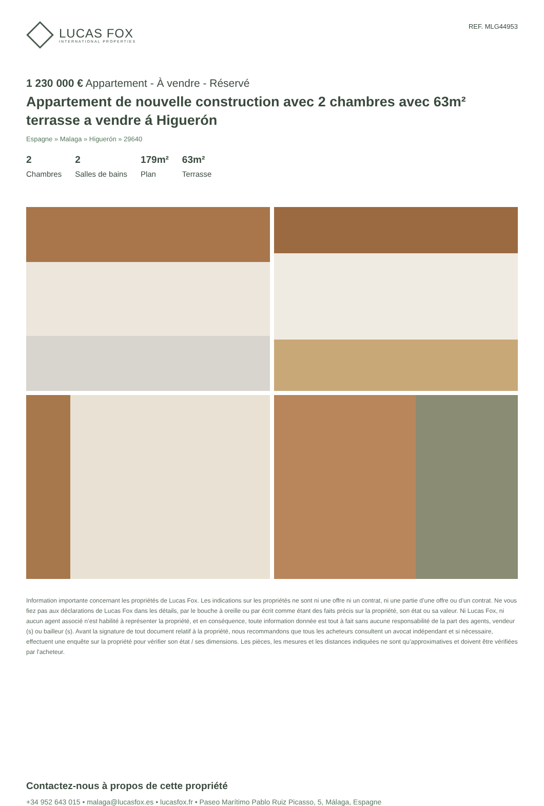LUCAS FOX
INTERNATIONAL PROPERTIES
REF. MLG44953
1 230 000 € Appartement - À vendre - Réservé
Appartement de nouvelle construction avec 2 chambres avec 63m² terrasse a vendre á Higuerón
Espagne » Malaga » Higuerón » 29640
2
Chambres
2
Salles de bains
179m²
Plan
63m²
Terrasse
Information importante concernant les propriétés de Lucas Fox. Les indications sur les propriétés ne sont ni une offre ni un contrat, ni une partie d’une offre ou d’un contrat. Ne vous fiez pas aux déclarations de Lucas Fox dans les détails, par le bouche à oreille ou par écrit comme étant des faits précis sur la propriété, son état ou sa valeur. Ni Lucas Fox, ni aucun agent associé n’est habilité à représenter la propriété, et en conséquence, toute information donnée est tout à fait sans aucune responsabilité de la part des agents, vendeur (s) ou bailleur (s). Avant la signature de tout document relatif à la propriété, nous recommandons que tous les acheteurs consultent un avocat indépendant et si nécessaire, effectuent une enquête sur la propriété pour vérifier son état / ses dimensions. Les pièces, les mesures et les distances indiquées ne sont qu’approximatives et doivent être vérifiées par l'acheteur.
Contactez-nous à propos de cette propriété
+34 952 643 015 • malaga@lucasfox.es • lucasfox.fr • Paseo Marítimo Pablo Ruiz Picasso, 5, Málaga, Espagne